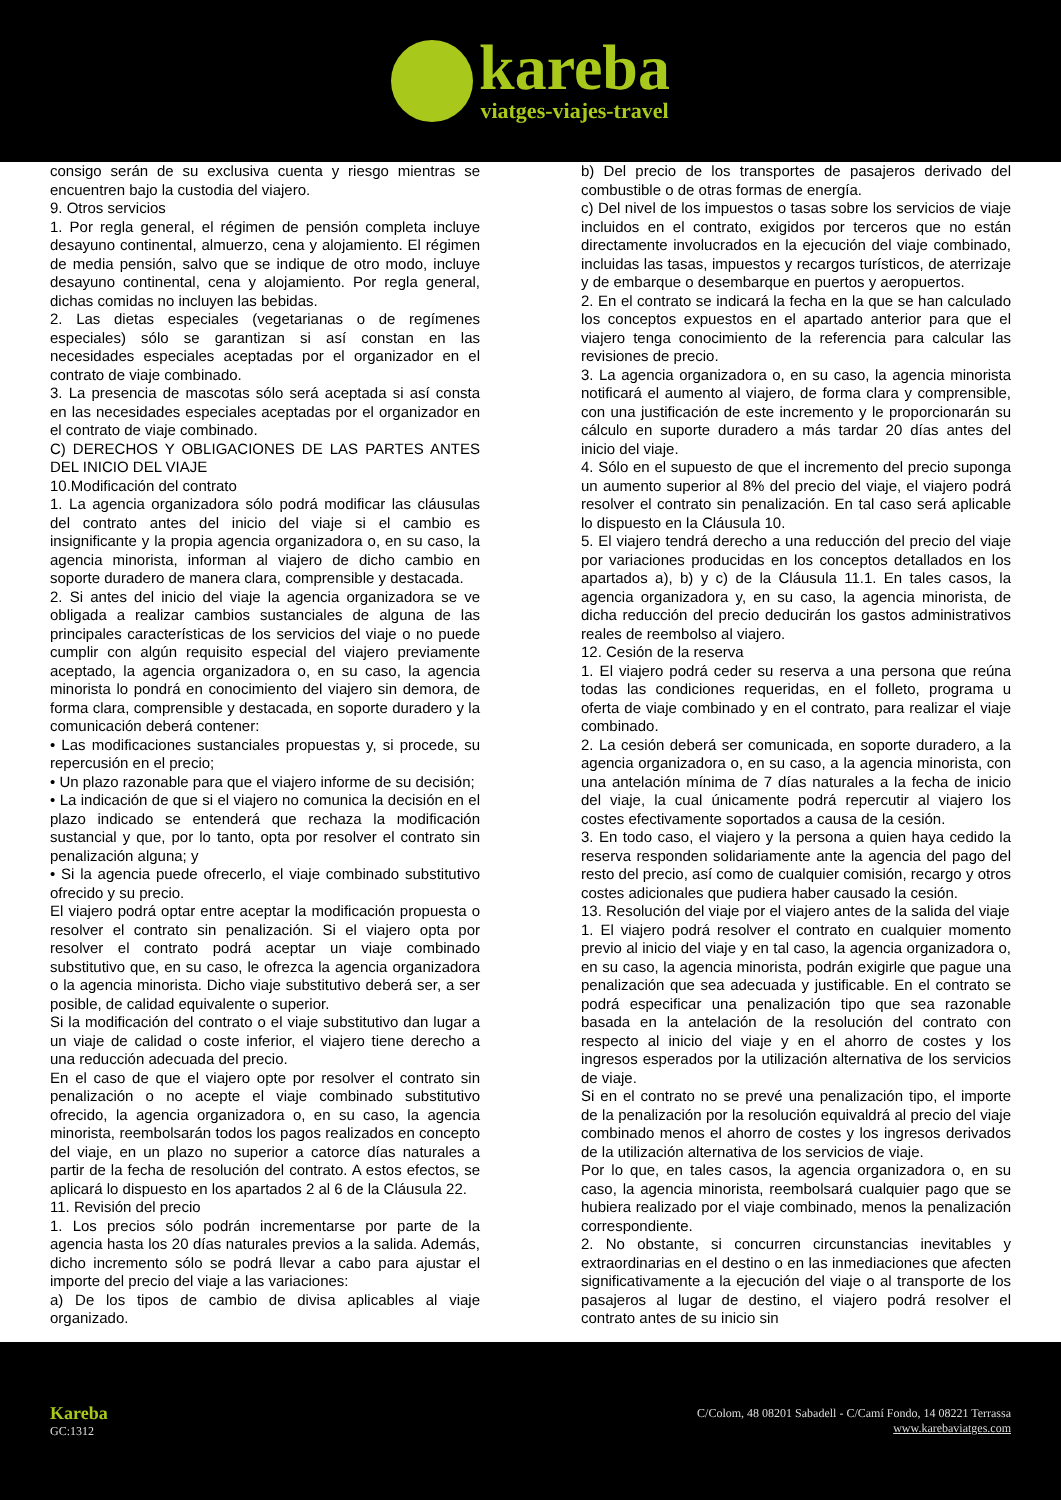kareba
viatges-viajes-travel
consigo serán de su exclusiva cuenta y riesgo mientras se encuentren bajo la custodia del viajero.
9. Otros servicios
1. Por regla general, el régimen de pensión completa incluye desayuno continental, almuerzo, cena y alojamiento. El régimen de media pensión, salvo que se indique de otro modo, incluye desayuno continental, cena y alojamiento. Por regla general, dichas comidas no incluyen las bebidas.
2. Las dietas especiales (vegetarianas o de regímenes especiales) sólo se garantizan si así constan en las necesidades especiales aceptadas por el organizador en el contrato de viaje combinado.
3. La presencia de mascotas sólo será aceptada si así consta en las necesidades especiales aceptadas por el organizador en el contrato de viaje combinado.
C) DERECHOS Y OBLIGACIONES DE LAS PARTES ANTES DEL INICIO DEL VIAJE
10.Modificación del contrato
1. La agencia organizadora sólo podrá modificar las cláusulas del contrato antes del inicio del viaje si el cambio es insignificante y la propia agencia organizadora o, en su caso, la agencia minorista, informan al viajero de dicho cambio en soporte duradero de manera clara, comprensible y destacada.
2. Si antes del inicio del viaje la agencia organizadora se ve obligada a realizar cambios sustanciales de alguna de las principales características de los servicios del viaje o no puede cumplir con algún requisito especial del viajero previamente aceptado, la agencia organizadora o, en su caso, la agencia minorista lo pondrá en conocimiento del viajero sin demora, de forma clara, comprensible y destacada, en soporte duradero y la comunicación deberá contener:
• Las modificaciones sustanciales propuestas y, si procede, su repercusión en el precio;
• Un plazo razonable para que el viajero informe de su decisión;
• La indicación de que si el viajero no comunica la decisión en el plazo indicado se entenderá que rechaza la modificación sustancial y que, por lo tanto, opta por resolver el contrato sin penalización alguna; y
• Si la agencia puede ofrecerlo, el viaje combinado substitutivo ofrecido y su precio.
El viajero podrá optar entre aceptar la modificación propuesta o resolver el contrato sin penalización. Si el viajero opta por resolver el contrato podrá aceptar un viaje combinado substitutivo que, en su caso, le ofrezca la agencia organizadora o la agencia minorista. Dicho viaje substitutivo deberá ser, a ser posible, de calidad equivalente o superior.
Si la modificación del contrato o el viaje substitutivo dan lugar a un viaje de calidad o coste inferior, el viajero tiene derecho a una reducción adecuada del precio.
En el caso de que el viajero opte por resolver el contrato sin penalización o no acepte el viaje combinado substitutivo ofrecido, la agencia organizadora o, en su caso, la agencia minorista, reembolsarán todos los pagos realizados en concepto del viaje, en un plazo no superior a catorce días naturales a partir de la fecha de resolución del contrato. A estos efectos, se aplicará lo dispuesto en los apartados 2 al 6 de la Cláusula 22.
11. Revisión del precio
1. Los precios sólo podrán incrementarse por parte de la agencia hasta los 20 días naturales previos a la salida. Además, dicho incremento sólo se podrá llevar a cabo para ajustar el importe del precio del viaje a las variaciones:
a) De los tipos de cambio de divisa aplicables al viaje organizado.
b) Del precio de los transportes de pasajeros derivado del combustible o de otras formas de energía.
c) Del nivel de los impuestos o tasas sobre los servicios de viaje incluidos en el contrato, exigidos por terceros que no están directamente involucrados en la ejecución del viaje combinado, incluidas las tasas, impuestos y recargos turísticos, de aterrizaje y de embarque o desembarque en puertos y aeropuertos.
2. En el contrato se indicará la fecha en la que se han calculado los conceptos expuestos en el apartado anterior para que el viajero tenga conocimiento de la referencia para calcular las revisiones de precio.
3. La agencia organizadora o, en su caso, la agencia minorista notificará el aumento al viajero, de forma clara y comprensible, con una justificación de este incremento y le proporcionarán su cálculo en suporte duradero a más tardar 20 días antes del inicio del viaje.
4. Sólo en el supuesto de que el incremento del precio suponga un aumento superior al 8% del precio del viaje, el viajero podrá resolver el contrato sin penalización. En tal caso será aplicable lo dispuesto en la Cláusula 10.
5. El viajero tendrá derecho a una reducción del precio del viaje por variaciones producidas en los conceptos detallados en los apartados a), b) y c) de la Cláusula 11.1. En tales casos, la agencia organizadora y, en su caso, la agencia minorista, de dicha reducción del precio deducirán los gastos administrativos reales de reembolso al viajero.
12. Cesión de la reserva
1. El viajero podrá ceder su reserva a una persona que reúna todas las condiciones requeridas, en el folleto, programa u oferta de viaje combinado y en el contrato, para realizar el viaje combinado.
2. La cesión deberá ser comunicada, en soporte duradero, a la agencia organizadora o, en su caso, a la agencia minorista, con una antelación mínima de 7 días naturales a la fecha de inicio del viaje, la cual únicamente podrá repercutir al viajero los costes efectivamente soportados a causa de la cesión.
3. En todo caso, el viajero y la persona a quien haya cedido la reserva responden solidariamente ante la agencia del pago del resto del precio, así como de cualquier comisión, recargo y otros costes adicionales que pudiera haber causado la cesión.
13. Resolución del viaje por el viajero antes de la salida del viaje
1. El viajero podrá resolver el contrato en cualquier momento previo al inicio del viaje y en tal caso, la agencia organizadora o, en su caso, la agencia minorista, podrán exigirle que pague una penalización que sea adecuada y justificable. En el contrato se podrá especificar una penalización tipo que sea razonable basada en la antelación de la resolución del contrato con respecto al inicio del viaje y en el ahorro de costes y los ingresos esperados por la utilización alternativa de los servicios de viaje.
Si en el contrato no se prevé una penalización tipo, el importe de la penalización por la resolución equivaldrá al precio del viaje combinado menos el ahorro de costes y los ingresos derivados de la utilización alternativa de los servicios de viaje.
Por lo que, en tales casos, la agencia organizadora o, en su caso, la agencia minorista, reembolsará cualquier pago que se hubiera realizado por el viaje combinado, menos la penalización correspondiente.
2. No obstante, si concurren circunstancias inevitables y extraordinarias en el destino o en las inmediaciones que afecten significativamente a la ejecución del viaje o al transporte de los pasajeros al lugar de destino, el viajero podrá resolver el contrato antes de su inicio sin
Kareba
GC:1312
C/Colom, 48 08201 Sabadell - C/Camí Fondo, 14 08221 Terrassa
www.karebaviatges.com